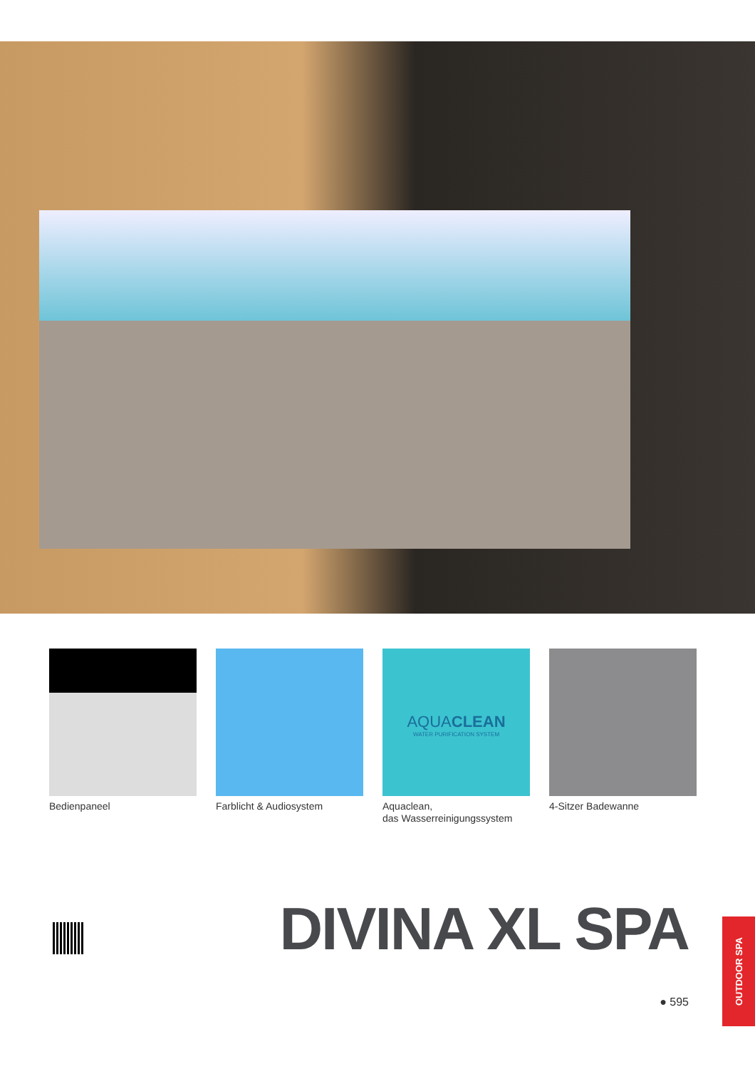Bedienpaneel Farblicht & Audiosystem
AQUACLEAN
WATER PURIFICATION SYSTEM
Aquaclean,
das Wasserreinigungssystem
4-Sitzer Badewanne
DIVINA XL SPA
● 595
OUTDOOR SPA